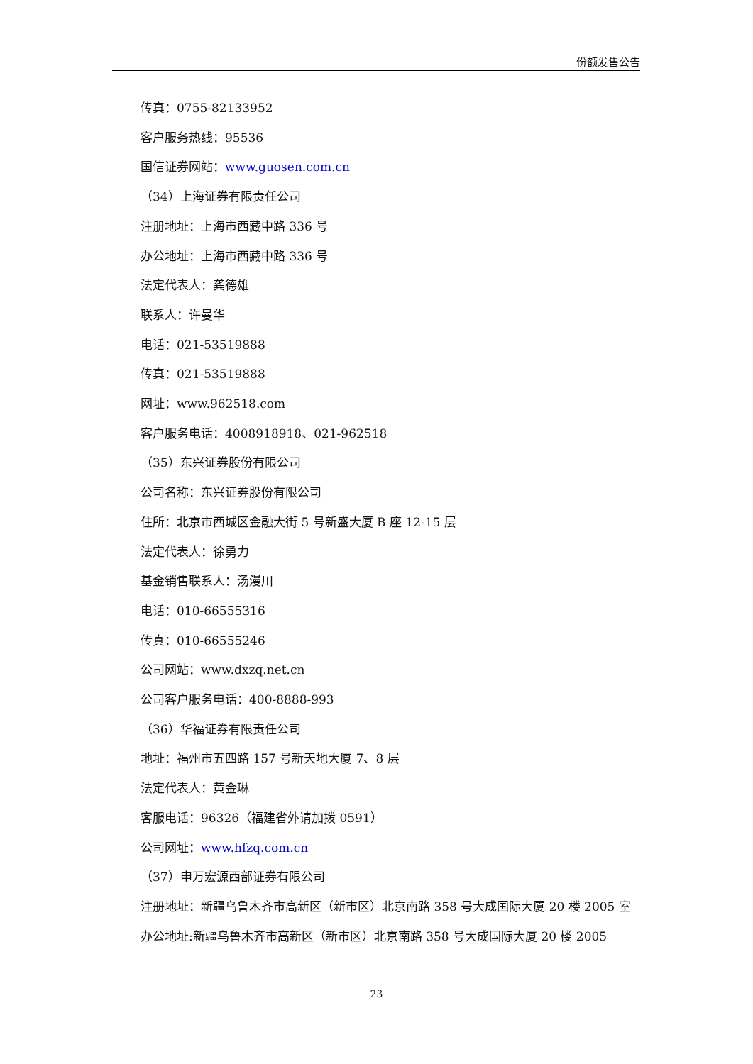份额发售公告
传真：0755-82133952
客户服务热线：95536
国信证券网站：www.guosen.com.cn
（34）上海证券有限责任公司
注册地址：上海市西藏中路 336 号
办公地址：上海市西藏中路 336 号
法定代表人：龚德雄
联系人：许曼华
电话：021-53519888
传真：021-53519888
网址：www.962518.com
客户服务电话：4008918918、021-962518
（35）东兴证券股份有限公司
公司名称：东兴证券股份有限公司
住所：北京市西城区金融大街 5 号新盛大厦 B 座 12-15 层
法定代表人：徐勇力
基金销售联系人：汤漫川
电话：010-66555316
传真：010-66555246
公司网站：www.dxzq.net.cn
公司客户服务电话：400-8888-993
（36）华福证券有限责任公司
地址：福州市五四路 157 号新天地大厦 7、8 层
法定代表人：黄金琳
客服电话：96326（福建省外请加拨 0591）
公司网址：www.hfzq.com.cn
（37）申万宏源西部证券有限公司
注册地址：新疆乌鲁木齐市高新区（新市区）北京南路 358 号大成国际大厦 20 楼 2005 室
办公地址:新疆乌鲁木齐市高新区（新市区）北京南路 358 号大成国际大厦 20 楼 2005
23